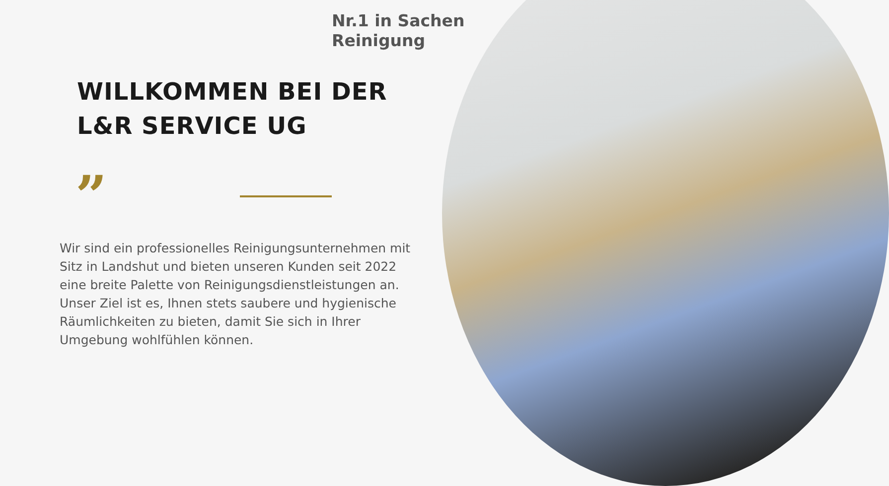Nr.1 in Sachen
Reinigung
WILLKOMMEN BEI DER
L&R SERVICE UG
”
Wir sind ein professionelles Reinigungsunternehmen mit Sitz in Landshut und bieten unseren Kunden seit 2022 eine breite Palette von Reinigungsdienstleistungen an. Unser Ziel ist es, Ihnen stets saubere und hygienische Räumlichkeiten zu bieten, damit Sie sich in Ihrer Umgebung wohlfühlen können.